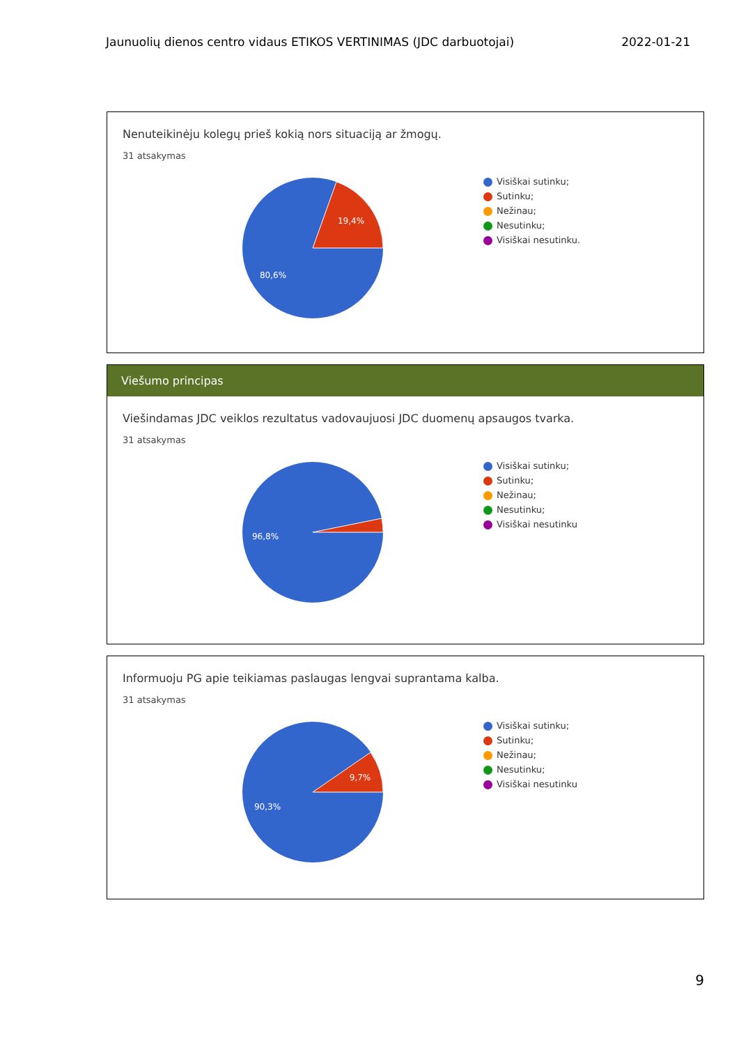Jaunuolių dienos centro vidaus ETIKOS VERTINIMAS (JDC darbuotojai) 2022-01-21
Nenuteikinėju kolegų prieš kokią nors situaciją ar žmogų.
31 atsakymas
19,4%
80,6%
Visiškai sutinku;
Sutinku;
Nežinau;
Nesutinku;
Visiškai nesutinku.
Viešumo principas
Viešindamas JDC veiklos rezultatus vadovaujuosi JDC duomenų apsaugos tvarka.
31 atsakymas
96,8%
Visiškai sutinku;
Sutinku;
Nežinau;
Nesutinku;
Visiškai nesutinku
Informuoju PG apie teikiamas paslaugas lengvai suprantama kalba.
31 atsakymas
9,7%
90,3%
Visiškai sutinku;
Sutinku;
Nežinau;
Nesutinku;
Visiškai nesutinku
9